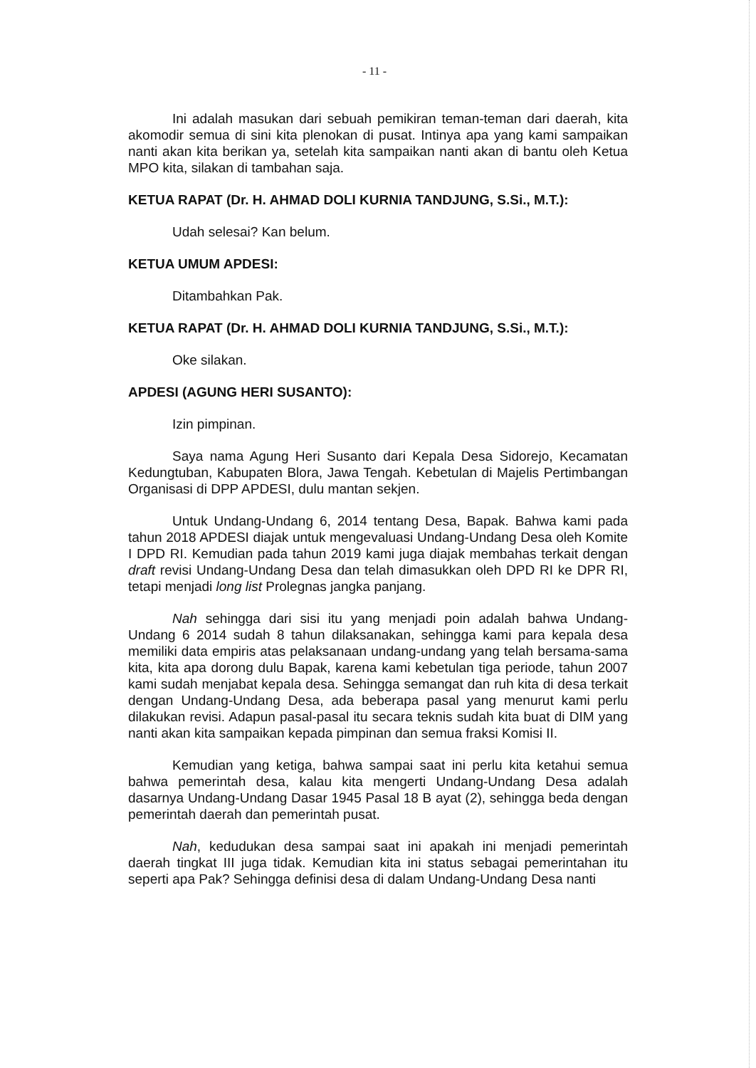- 11 -
Ini adalah masukan dari sebuah pemikiran teman-teman dari daerah, kita akomodir semua di sini kita plenokan di pusat. Intinya apa yang kami sampaikan nanti akan kita berikan ya, setelah kita sampaikan nanti akan di bantu oleh Ketua MPO kita, silakan di tambahan saja.
KETUA RAPAT (Dr. H. AHMAD DOLI KURNIA TANDJUNG, S.Si., M.T.):
Udah selesai? Kan belum.
KETUA UMUM APDESI:
Ditambahkan Pak.
KETUA RAPAT (Dr. H. AHMAD DOLI KURNIA TANDJUNG, S.Si., M.T.):
Oke silakan.
APDESI (AGUNG HERI SUSANTO):
Izin pimpinan.
Saya nama Agung Heri Susanto dari Kepala Desa Sidorejo, Kecamatan Kedungtuban, Kabupaten Blora, Jawa Tengah. Kebetulan di Majelis Pertimbangan Organisasi di DPP APDESI, dulu mantan sekjen.
Untuk Undang-Undang 6, 2014 tentang Desa, Bapak. Bahwa kami pada tahun 2018 APDESI diajak untuk mengevaluasi Undang-Undang Desa oleh Komite I DPD RI. Kemudian pada tahun 2019 kami juga diajak membahas terkait dengan draft revisi Undang-Undang Desa dan telah dimasukkan oleh DPD RI ke DPR RI, tetapi menjadi long list Prolegnas jangka panjang.
Nah sehingga dari sisi itu yang menjadi poin adalah bahwa Undang-Undang 6 2014 sudah 8 tahun dilaksanakan, sehingga kami para kepala desa memiliki data empiris atas pelaksanaan undang-undang yang telah bersama-sama kita, kita apa dorong dulu Bapak, karena kami kebetulan tiga periode, tahun 2007 kami sudah menjabat kepala desa. Sehingga semangat dan ruh kita di desa terkait dengan Undang-Undang Desa, ada beberapa pasal yang menurut kami perlu dilakukan revisi. Adapun pasal-pasal itu secara teknis sudah kita buat di DIM yang nanti akan kita sampaikan kepada pimpinan dan semua fraksi Komisi II.
Kemudian yang ketiga, bahwa sampai saat ini perlu kita ketahui semua bahwa pemerintah desa, kalau kita mengerti Undang-Undang Desa adalah dasarnya Undang-Undang Dasar 1945 Pasal 18 B ayat (2), sehingga beda dengan pemerintah daerah dan pemerintah pusat.
Nah, kedudukan desa sampai saat ini apakah ini menjadi pemerintah daerah tingkat III juga tidak. Kemudian kita ini status sebagai pemerintahan itu seperti apa Pak? Sehingga definisi desa di dalam Undang-Undang Desa nanti